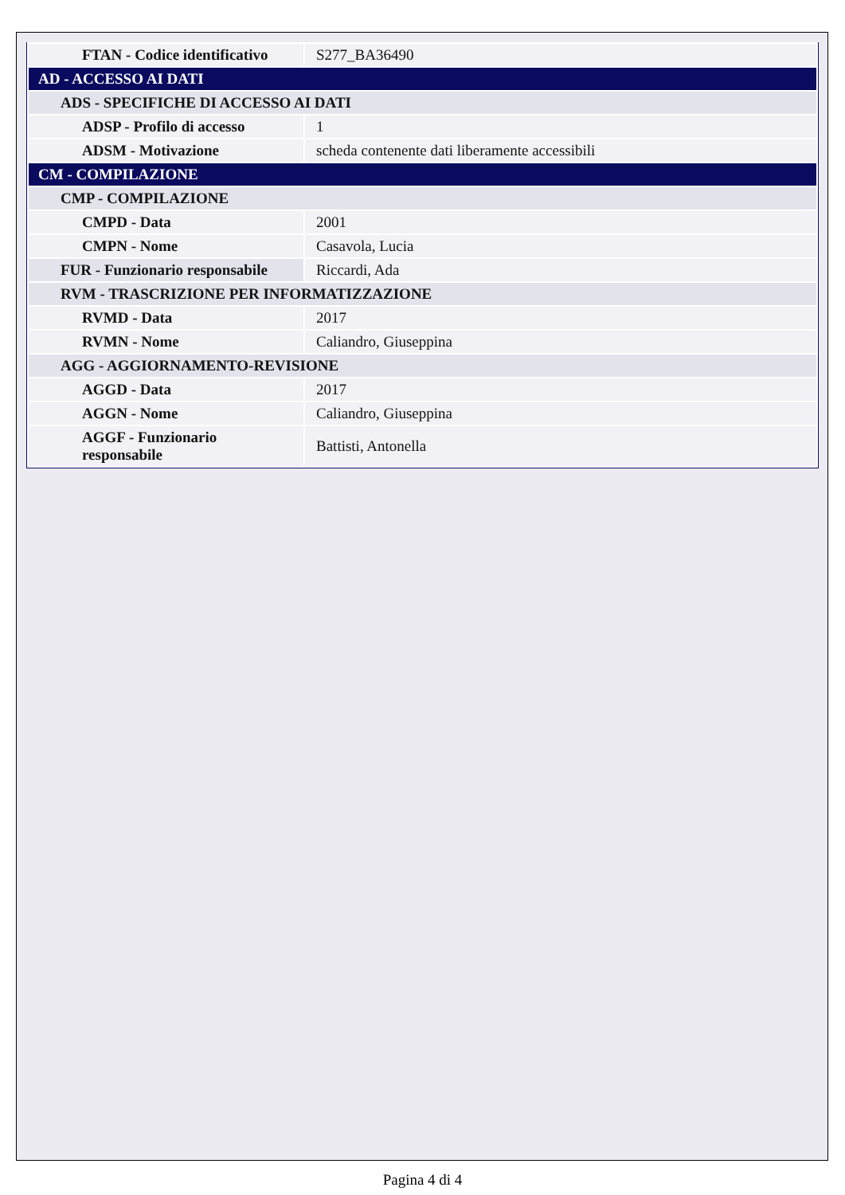| FTAN - Codice identificativo | S277_BA36490 |
| AD - ACCESSO AI DATI | |
| ADS - SPECIFICHE DI ACCESSO AI DATI | |
| ADSP - Profilo di accesso | 1 |
| ADSM - Motivazione | scheda contenente dati liberamente accessibili |
| CM - COMPILAZIONE | |
| CMP - COMPILAZIONE | |
| CMPD - Data | 2001 |
| CMPN - Nome | Casavola, Lucia |
| FUR - Funzionario responsabile | Riccardi, Ada |
| RVM - TRASCRIZIONE PER INFORMATIZZAZIONE | |
| RVMD - Data | 2017 |
| RVMN - Nome | Caliandro, Giuseppina |
| AGG - AGGIORNAMENTO-REVISIONE | |
| AGGD - Data | 2017 |
| AGGN - Nome | Caliandro, Giuseppina |
| AGGF - Funzionario responsabile | Battisti, Antonella |
Pagina 4 di 4